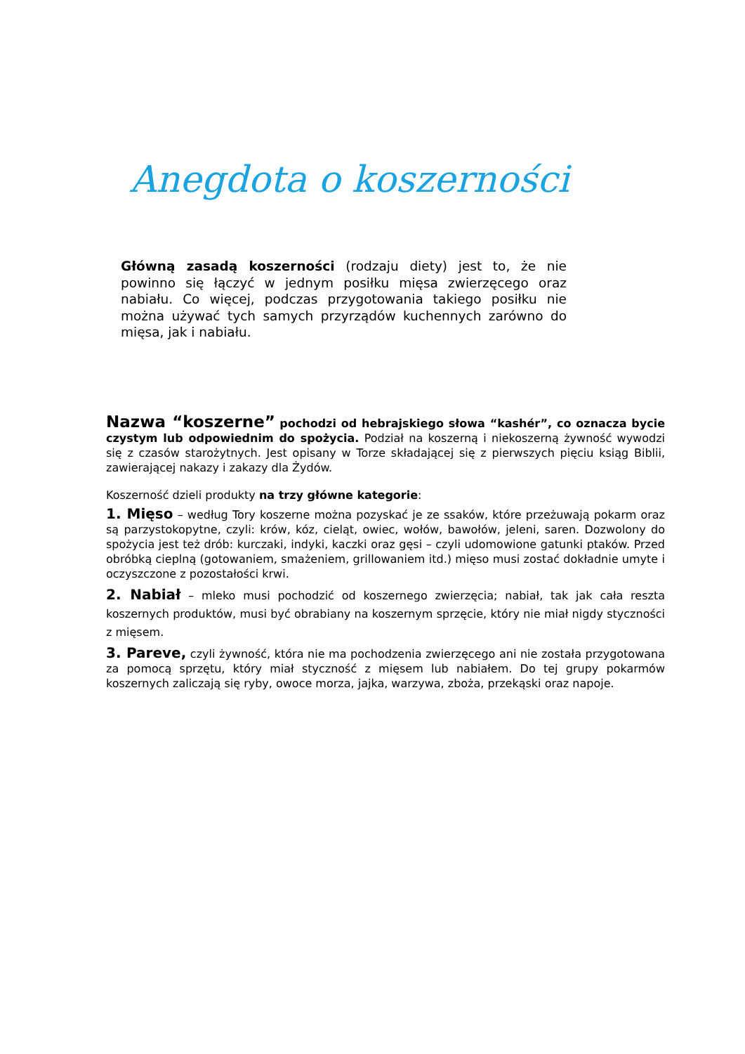Anegdota o koszerności
Główną zasadą koszerności (rodzaju diety) jest to, że nie powinno się łączyć w jednym posiłku mięsa zwierzęcego oraz nabiału. Co więcej, podczas przygotowania takiego posiłku nie można używać tych samych przyrządów kuchennych zarówno do mięsa, jak i nabiału.
Nazwa “koszerne” pochodzi od hebrajskiego słowa “kashér”, co oznacza bycie czystym lub odpowiednim do spożycia. Podział na koszerną i niekoszerną żywność wywodzi się z czasów starożytnych. Jest opisany w Torze składającej się z pierwszych pięciu ksiąg Biblii, zawierającej nakazy i zakazy dla Żydów.
Koszerność dzieli produkty na trzy główne kategorie:
1. Mięso – według Tory koszerne można pozyskać je ze ssaków, które przeżuwają pokarm oraz są parzystokopytne, czyli: krów, kóz, cieląt, owiec, wołów, bawołów, jeleni, saren. Dozwolony do spożycia jest też drób: kurczaki, indyki, kaczki oraz gęsi – czyli udomowione gatunki ptaków. Przed obróbką cieplną (gotowaniem, smażeniem, grillowaniem itd.) mięso musi zostać dokładnie umyte i oczyszczone z pozostałości krwi.
2. Nabiał – mleko musi pochodzić od koszernego zwierzęcia; nabiał, tak jak cała reszta koszernych produktów, musi być obrabiany na koszernym sprzęcie, który nie miał nigdy styczności z mięsem.
3. Pareve, czyli żywność, która nie ma pochodzenia zwierzęcego ani nie została przygotowana za pomocą sprzętu, który miał styczność z mięsem lub nabiałem. Do tej grupy pokarmów koszernych zaliczają się ryby, owoce morza, jajka, warzywa, zboża, przekąski oraz napoje.